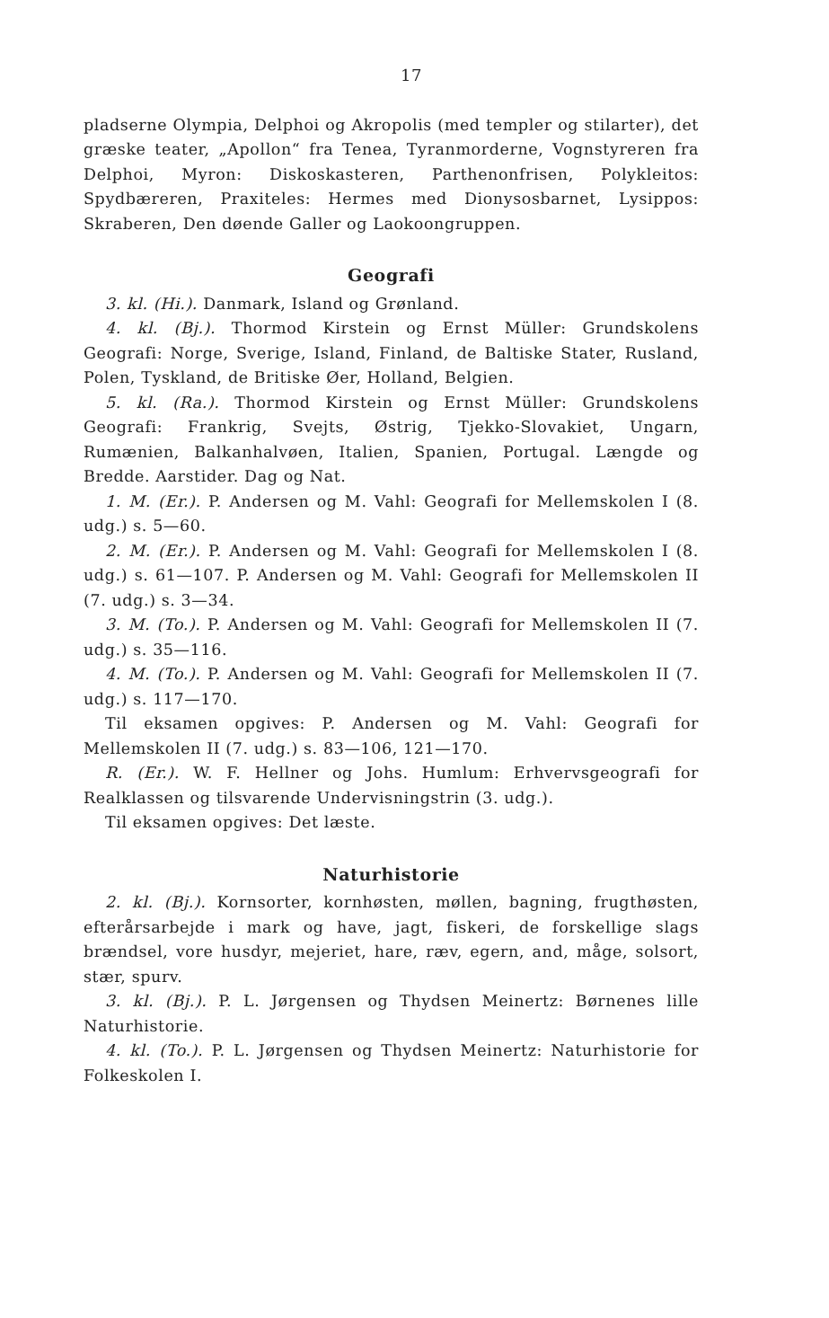17
pladserne Olympia, Delphoi og Akropolis (med templer og stil­arter), det græske teater, „Apollon“ fra Tenea, Tyranmorderne, Vognstyreren fra Delphoi, Myron: Diskoskasteren, Parthenonfri­sen, Polykleitos: Spydbæreren, Praxiteles: Hermes med Diony­sosbarnet, Lysippos: Skraberen, Den døende Galler og Laokoon­gruppen.
Geografi
3. kl. (Hi.). Danmark, Island og Grønland.
4. kl. (Bj.). Thormod Kirstein og Ernst Müller: Grundskolens Geografi: Norge, Sverige, Island, Finland, de Baltiske Stater, Rusland, Polen, Tyskland, de Britiske Øer, Holland, Belgien.
5. kl. (Ra.). Thormod Kirstein og Ernst Müller: Grundskolens Geografi: Frankrig, Svejts, Østrig, Tjekko-Slovakiet, Ungarn, Rumænien, Balkanhalvøen, Italien, Spanien, Portugal. Længde og Bredde. Aarstider. Dag og Nat.
1. M. (Er.). P. Andersen og M. Vahl: Geografi for Mellem­skolen I (8. udg.) s. 5—60.
2. M. (Er.). P. Andersen og M. Vahl: Geografi for Mellem­skolen I (8. udg.) s. 61—107. P. Andersen og M. Vahl: Geografi for Mellemskolen II (7. udg.) s. 3—34.
3. M. (To.). P. Andersen og M. Vahl: Geografi for Mellem­skolen II (7. udg.) s. 35—116.
4. M. (To.). P. Andersen og M. Vahl: Geografi for Mellem­skolen II (7. udg.) s. 117—170.
Til eksamen opgives: P. Andersen og M. Vahl: Geografi for Mellemskolen II (7. udg.) s. 83—106, 121—170.
R. (Er.). W. F. Hellner og Johs. Humlum: Erhvervsgeografi for Realklassen og tilsvarende Undervisningstrin (3. udg.).
Til eksamen opgives: Det læste.
Naturhistorie
2. kl. (Bj.). Kornsorter, kornhøsten, møllen, bagning, frugt­høsten, efterårsarbejde i mark og have, jagt, fiskeri, de forskel­lige slags brændsel, vore husdyr, mejeriet, hare, ræv, egern, and, måge, solsort, stær, spurv.
3. kl. (Bj.). P. L. Jørgensen og Thydsen Meinertz: Børnenes lille Naturhistorie.
4. kl. (To.). P. L. Jørgensen og Thydsen Meinertz: Naturhisto­rie for Folkeskolen I.